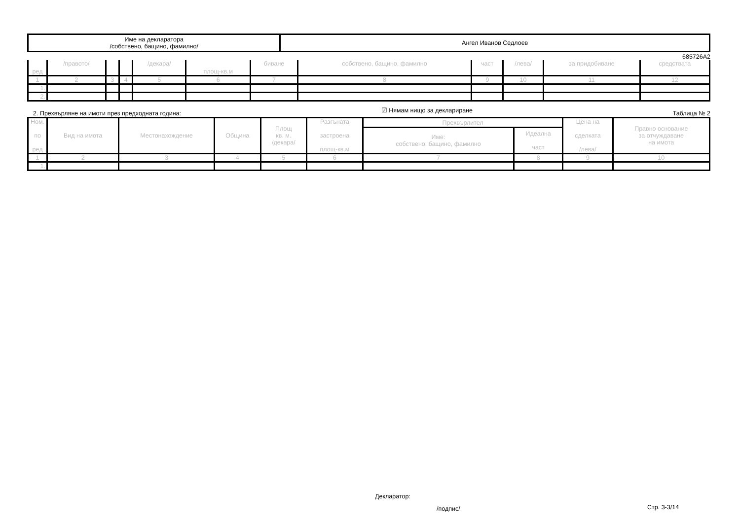| Име на декларатора /собствено, бащино, фамилно/ | Ангел Иванов Седлоев |
685726А2
| ред | /правото/ | | | /декара/ | площ-кв.м | биване | собствено, бащино, фамилно | част | /лева/ | за придобиване | средствата |
| 1 | 2 | 3 | 4 | 5 | 6 | 7 | 8 | 9 | 10 | 11 | 12 |
| 1. | | | | | | | | | | | |
| 2. | | | | | | | | | | | |
2. Прехвърляне на имоти през предходната година: ☑ Нямам нищо за деклариране Таблица № 2
| Ном. по ред | Вид на имота | Местонахождение | Община | Площ кв. м. /декара/ | Разгъната застроена площ-кв.м | Прехвърлител | | Цена на сделката /лева/ | Правно основание за отчуждаване на имота |
| | | | | | | Име: собствено, бащино, фамилно | Идеална част | | |
| 1 | 2 | 3 | 4 | 5 | 6 | 7 | 8 | 9 | 10 |
| 1. | | | | | | | | | |
Декларатор:
/подпис/ Стр. 3-3/14